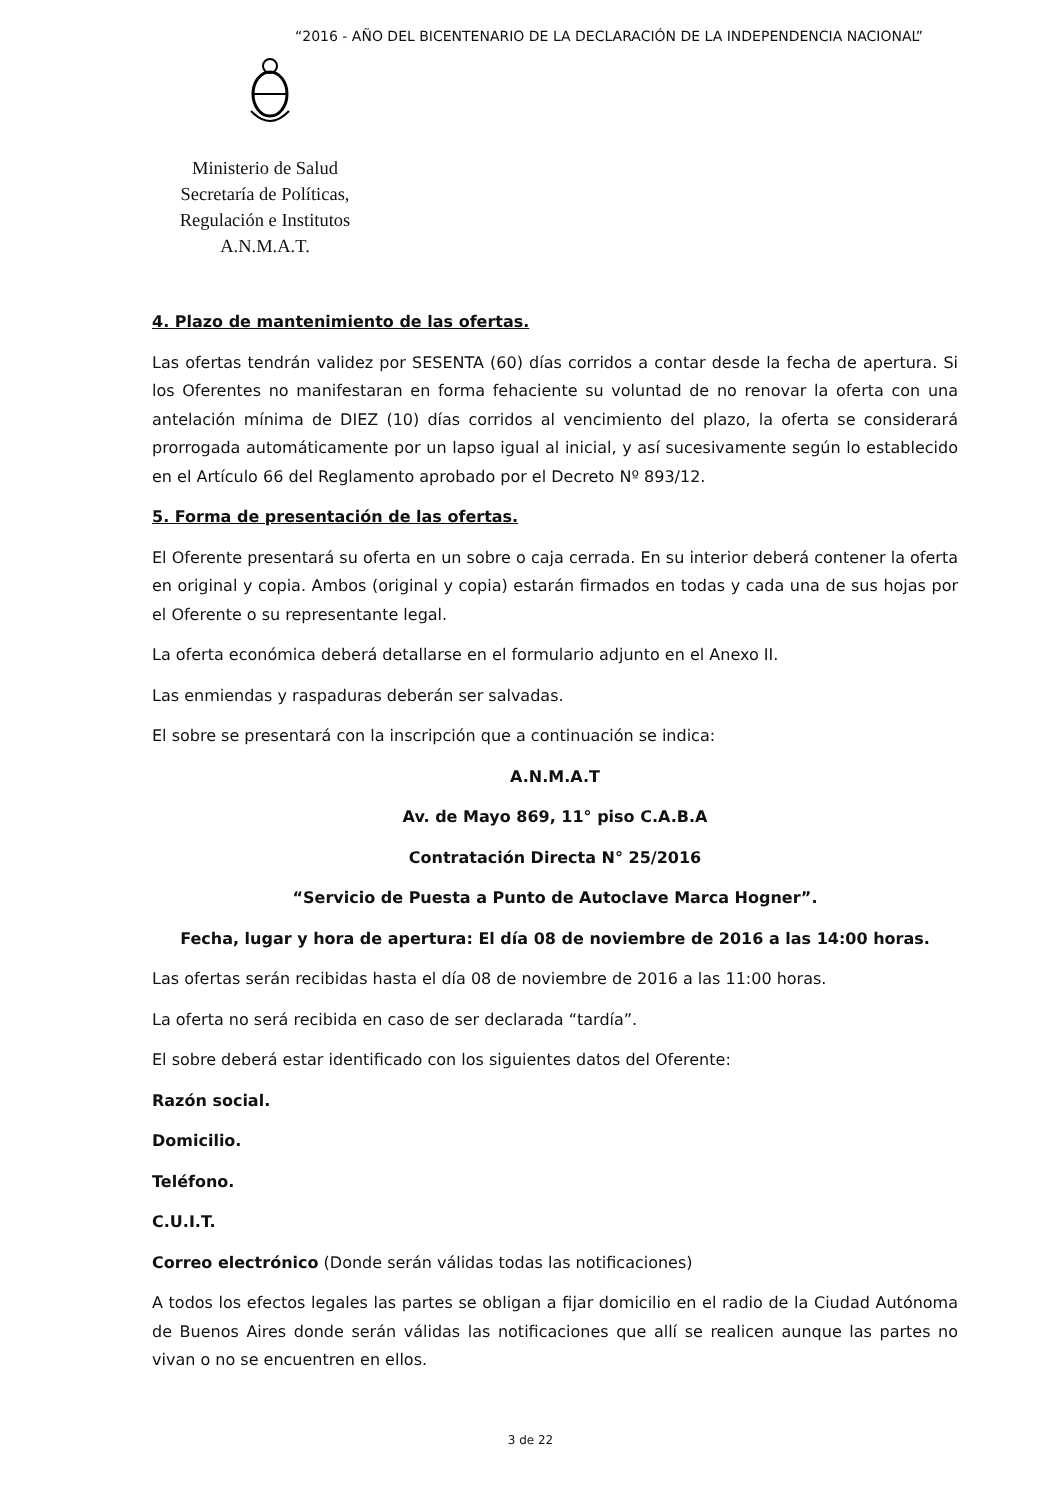“2016 - AÑO DEL BICENTENARIO DE LA DECLARACIÓN DE LA INDEPENDENCIA NACIONAL”
Ministerio de Salud
Secretaría de Políticas, Regulación e Institutos
A.N.M.A.T.
4. Plazo de mantenimiento de las ofertas.
Las ofertas tendrán validez por SESENTA (60) días corridos a contar desde la fecha de apertura. Si los Oferentes no manifestaran en forma fehaciente su voluntad de no renovar la oferta con una antelación mínima de DIEZ (10) días corridos al vencimiento del plazo, la oferta se considerará prorrogada automáticamente por un lapso igual al inicial, y así sucesivamente según lo establecido en el Artículo 66 del Reglamento aprobado por el Decreto Nº 893/12.
5. Forma de presentación de las ofertas.
El Oferente presentará su oferta en un sobre o caja cerrada. En su interior deberá contener la oferta en original y copia. Ambos (original y copia) estarán firmados en todas y cada una de sus hojas por el Oferente o su representante legal.
La oferta económica deberá detallarse en el formulario adjunto en el Anexo II.
Las enmiendas y raspaduras deberán ser salvadas.
El sobre se presentará con la inscripción que a continuación se indica:
A.N.M.A.T
Av. de Mayo 869, 11° piso C.A.B.A
Contratación Directa N° 25/2016
“Servicio de Puesta a Punto de Autoclave Marca Hogner”.
Fecha, lugar y hora de apertura: El día 08 de noviembre de 2016 a las 14:00 horas.
Las ofertas serán recibidas hasta el día 08 de noviembre de 2016 a las 11:00 horas.
La oferta no será recibida en caso de ser declarada “tardía”.
El sobre deberá estar identificado con los siguientes datos del Oferente:
Razón social.
Domicilio.
Teléfono.
C.U.I.T.
Correo electrónico (Donde serán válidas todas las notificaciones)
A todos los efectos legales las partes se obligan a fijar domicilio en el radio de la Ciudad Autónoma de Buenos Aires donde serán válidas las notificaciones que allí se realicen aunque las partes no vivan o no se encuentren en ellos.
3 de 22